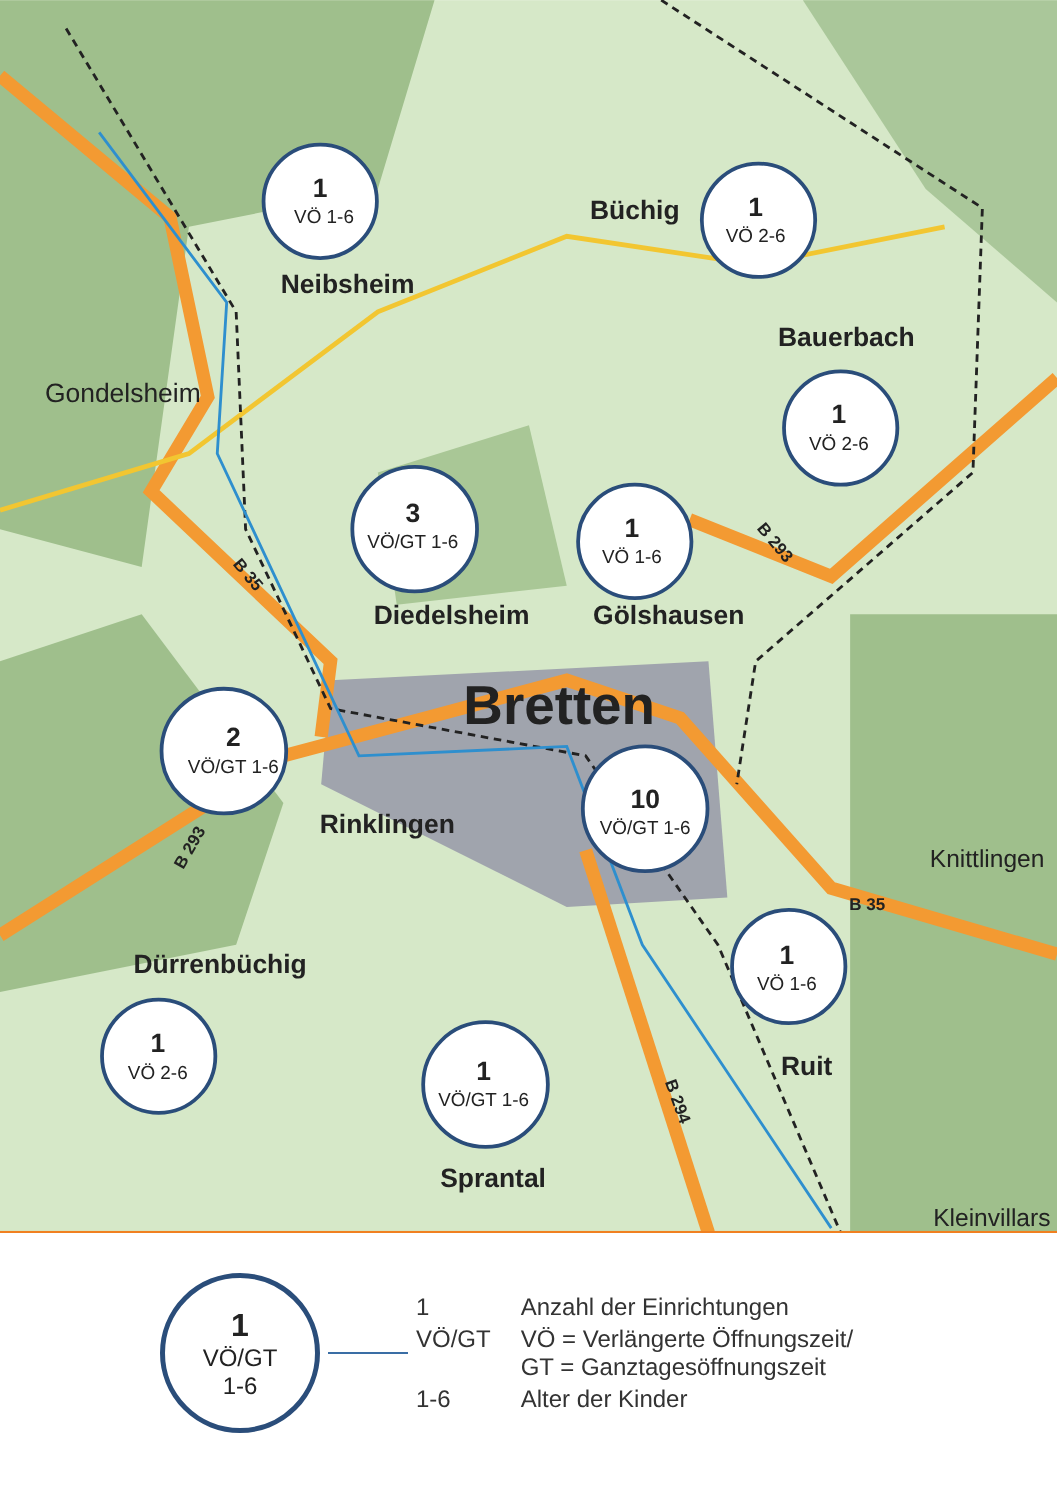1
VÖ 1-6
Neibsheim
Büchig
1
VÖ 2-6
Bauerbach
1
VÖ 2-6
Gondelsheim
3
VÖ/GT 1-6
1
VÖ 1-6
Diedelsheim
Gölshausen
Bretten
2
VÖ/GT 1-6
Rinklingen
10
VÖ/GT 1-6
Knittlingen
Dürrenbüchig
1
VÖ 1-6
1
VÖ 2-6
Ruit
1
VÖ/GT 1-6
Sprantal
Kleinvillars
B 35
B 293
B 293
B 35
B 294
1
VÖ/GT
1-6
| 1 | Anzahl der Einrichtungen |
| VÖ/GT | VÖ = Verlängerte Öffnungszeit/ GT = Ganztagesöffnungszeit |
| 1-6 | Alter der Kinder |